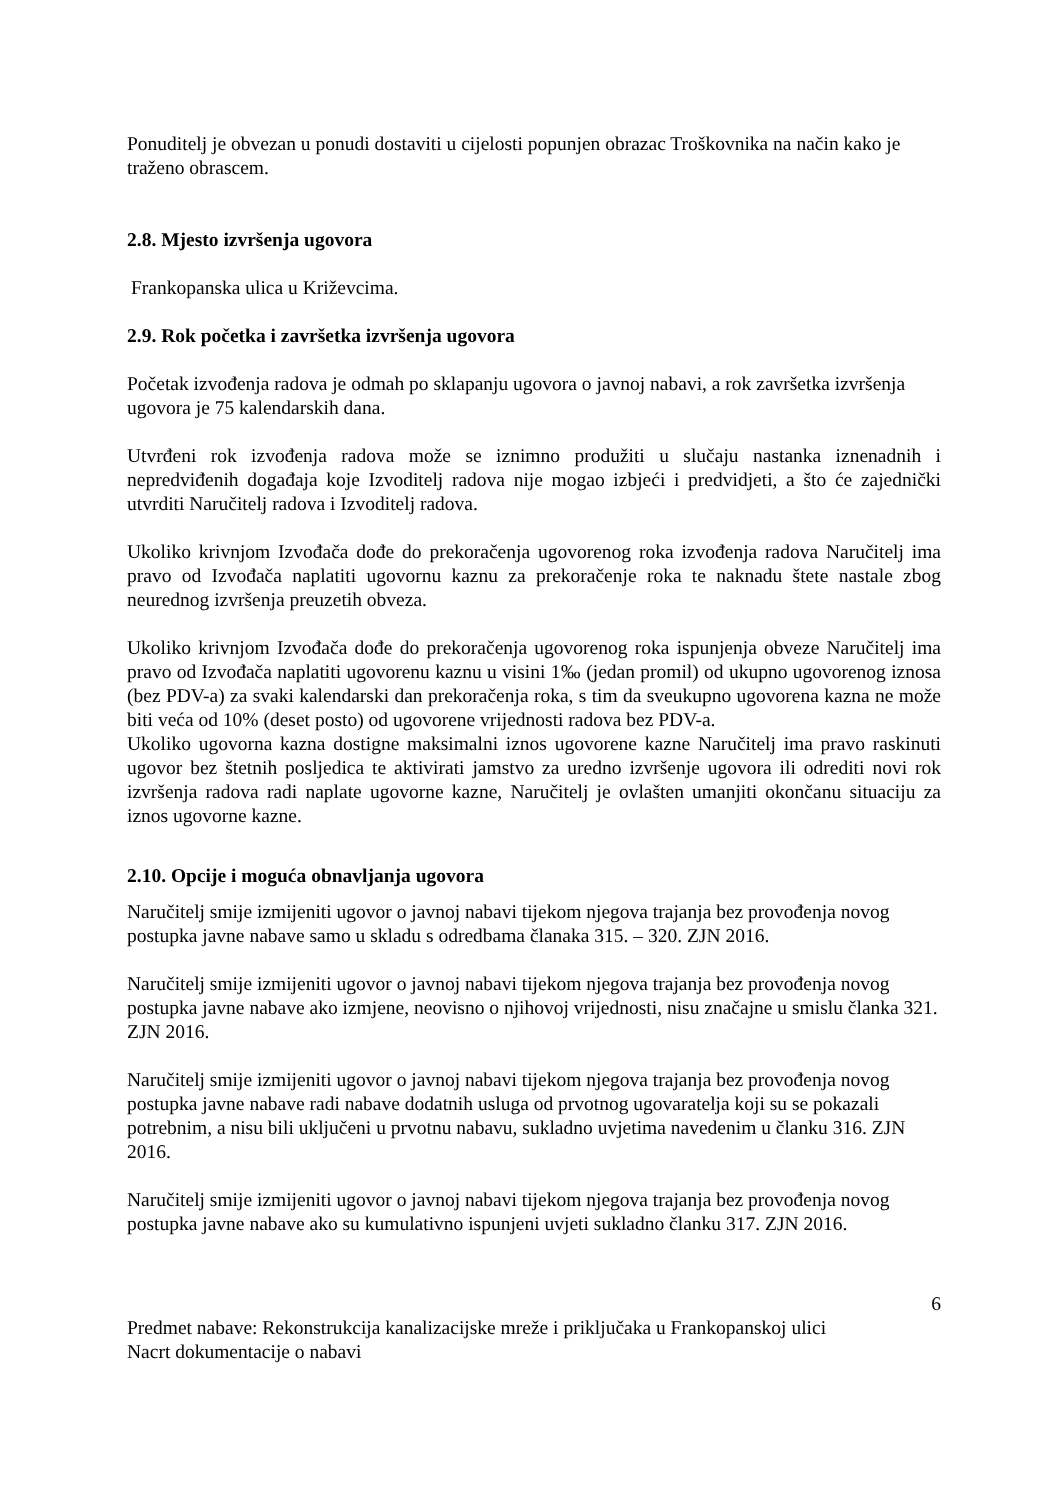Ponuditelj je obvezan u ponudi dostaviti u cijelosti popunjen obrazac Troškovnika na način kako je traženo obrascem.
2.8. Mjesto izvršenja ugovora
Frankopanska ulica u Križevcima.
2.9. Rok početka i završetka izvršenja ugovora
Početak izvođenja radova je odmah po sklapanju ugovora o javnoj nabavi, a rok završetka izvršenja ugovora je 75 kalendarskih dana.
Utvrđeni rok izvođenja radova može se iznimno produžiti u slučaju nastanka iznenadnih i nepredviđenih događaja koje Izvoditelj radova nije mogao izbjeći i predvidjeti, a što će zajednički utvrditi Naručitelj radova i Izvoditelj radova.
Ukoliko krivnjom Izvođača dođe do prekoračenja ugovorenog roka izvođenja radova Naručitelj ima pravo od Izvođača naplatiti ugovornu kaznu za prekoračenje roka te naknadu štete nastale zbog neurednog izvršenja preuzetih obveza.
Ukoliko krivnjom Izvođača dođe do prekoračenja ugovorenog roka ispunjenja obveze Naručitelj ima pravo od Izvođača naplatiti ugovorenu kaznu u visini 1‰ (jedan promil) od ukupno ugovorenog iznosa (bez PDV-a) za svaki kalendarski dan prekoračenja roka, s tim da sveukupno ugovorena kazna ne može biti veća od 10% (deset posto) od ugovorene vrijednosti radova bez PDV-a.
Ukoliko ugovorna kazna dostigne maksimalni iznos ugovorene kazne Naručitelj ima pravo raskinuti ugovor bez štetnih posljedica te aktivirati jamstvo za uredno izvršenje ugovora ili odrediti novi rok izvršenja radova radi naplate ugovorne kazne, Naručitelj je ovlašten umanjiti okončanu situaciju za iznos ugovorne kazne.
2.10. Opcije i moguća obnavljanja ugovora
Naručitelj smije izmijeniti ugovor o javnoj nabavi tijekom njegova trajanja bez provođenja novog postupka javne nabave samo u skladu s odredbama članaka 315. – 320. ZJN 2016.
Naručitelj smije izmijeniti ugovor o javnoj nabavi tijekom njegova trajanja bez provođenja novog postupka javne nabave ako izmjene, neovisno o njihovoj vrijednosti, nisu značajne u smislu članka 321. ZJN 2016.
Naručitelj smije izmijeniti ugovor o javnoj nabavi tijekom njegova trajanja bez provođenja novog postupka javne nabave radi nabave dodatnih usluga od prvotnog ugovaratelja koji su se pokazali potrebnim, a nisu bili uključeni u prvotnu nabavu, sukladno uvjetima navedenim u članku 316. ZJN 2016.
Naručitelj smije izmijeniti ugovor o javnoj nabavi tijekom njegova trajanja bez provođenja novog postupka javne nabave ako su kumulativno ispunjeni uvjeti sukladno članku 317. ZJN 2016.
6
Predmet nabave: Rekonstrukcija kanalizacijske mreže i priključaka u Frankopanskoj ulici
Nacrt dokumentacije o nabavi